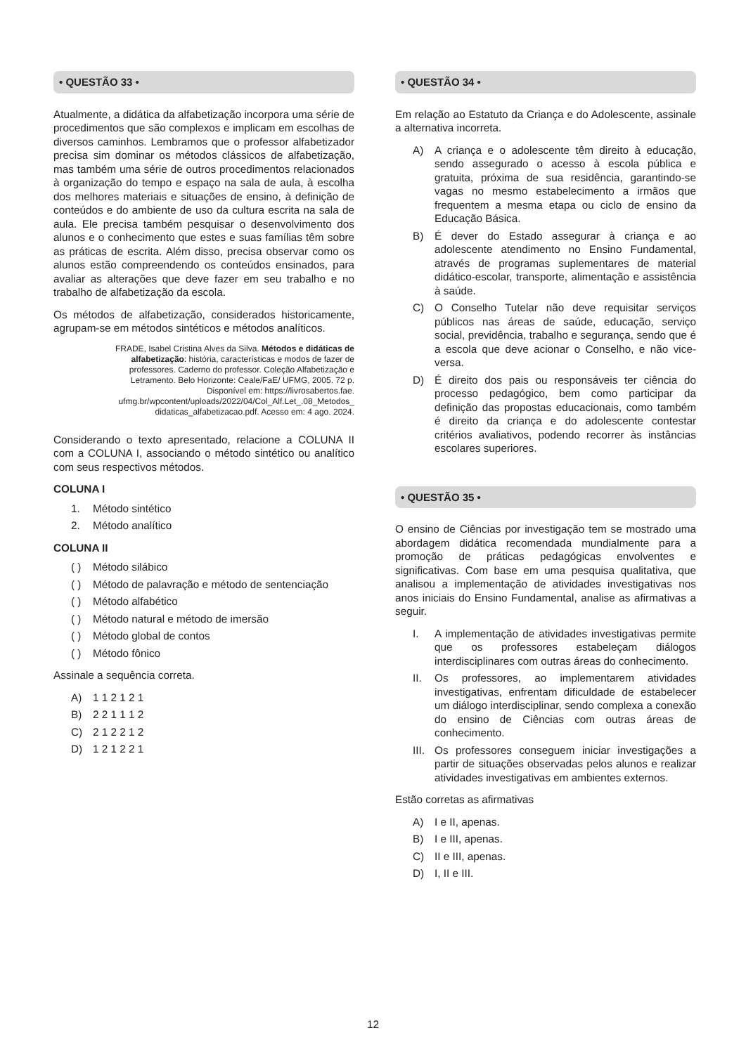• QUESTÃO 33 •
Atualmente, a didática da alfabetização incorpora uma série de procedimentos que são complexos e implicam em escolhas de diversos caminhos. Lembramos que o professor alfabetizador precisa sim dominar os métodos clássicos de alfabetização, mas também uma série de outros procedimentos relacionados à organização do tempo e espaço na sala de aula, à escolha dos melhores materiais e situações de ensino, à definição de conteúdos e do ambiente de uso da cultura escrita na sala de aula. Ele precisa também pesquisar o desenvolvimento dos alunos e o conhecimento que estes e suas famílias têm sobre as práticas de escrita. Além disso, precisa observar como os alunos estão compreendendo os conteúdos ensinados, para avaliar as alterações que deve fazer em seu trabalho e no trabalho de alfabetização da escola.
Os métodos de alfabetização, considerados historicamente, agrupam-se em métodos sintéticos e métodos analíticos.
FRADE, Isabel Cristina Alves da Silva. Métodos e didáticas de alfabetização: história, características e modos de fazer de professores. Caderno do professor. Coleção Alfabetização e Letramento. Belo Horizonte: Ceale/FaE/ UFMG, 2005. 72 p. Disponível em: https://livrosabertos.fae. ufmg.br/wpcontent/uploads/2022/04/Col_Alf.Let_.08_Metodos_ didaticas_alfabetizacao.pdf. Acesso em: 4 ago. 2024.
Considerando o texto apresentado, relacione a COLUNA II com a COLUNA I, associando o método sintético ou analítico com seus respectivos métodos.
COLUNA I
1. Método sintético
2. Método analítico
COLUNA II
( ) Método silábico
( ) Método de palavração e método de sentenciação
( ) Método alfabético
( ) Método natural e método de imersão
( ) Método global de contos
( ) Método fônico
Assinale a sequência correta.
A) 1 1 2 1 2 1
B) 2 2 1 1 1 2
C) 2 1 2 2 1 2
D) 1 2 1 2 2 1
• QUESTÃO 34 •
Em relação ao Estatuto da Criança e do Adolescente, assinale a alternativa incorreta.
A) A criança e o adolescente têm direito à educação, sendo assegurado o acesso à escola pública e gratuita, próxima de sua residência, garantindo-se vagas no mesmo estabelecimento a irmãos que frequentem a mesma etapa ou ciclo de ensino da Educação Básica.
B) É dever do Estado assegurar à criança e ao adolescente atendimento no Ensino Fundamental, através de programas suplementares de material didático-escolar, transporte, alimentação e assistência à saúde.
C) O Conselho Tutelar não deve requisitar serviços públicos nas áreas de saúde, educação, serviço social, previdência, trabalho e segurança, sendo que é a escola que deve acionar o Conselho, e não vice-versa.
D) É direito dos pais ou responsáveis ter ciência do processo pedagógico, bem como participar da definição das propostas educacionais, como também é direito da criança e do adolescente contestar critérios avaliativos, podendo recorrer às instâncias escolares superiores.
• QUESTÃO 35 •
O ensino de Ciências por investigação tem se mostrado uma abordagem didática recomendada mundialmente para a promoção de práticas pedagógicas envolventes e significativas. Com base em uma pesquisa qualitativa, que analisou a implementação de atividades investigativas nos anos iniciais do Ensino Fundamental, analise as afirmativas a seguir.
I. A implementação de atividades investigativas permite que os professores estabeleçam diálogos interdisciplinares com outras áreas do conhecimento.
II. Os professores, ao implementarem atividades investigativas, enfrentam dificuldade de estabelecer um diálogo interdisciplinar, sendo complexa a conexão do ensino de Ciências com outras áreas de conhecimento.
III. Os professores conseguem iniciar investigações a partir de situações observadas pelos alunos e realizar atividades investigativas em ambientes externos.
Estão corretas as afirmativas
A) I e II, apenas.
B) I e III, apenas.
C) II e III, apenas.
D) I, II e III.
12